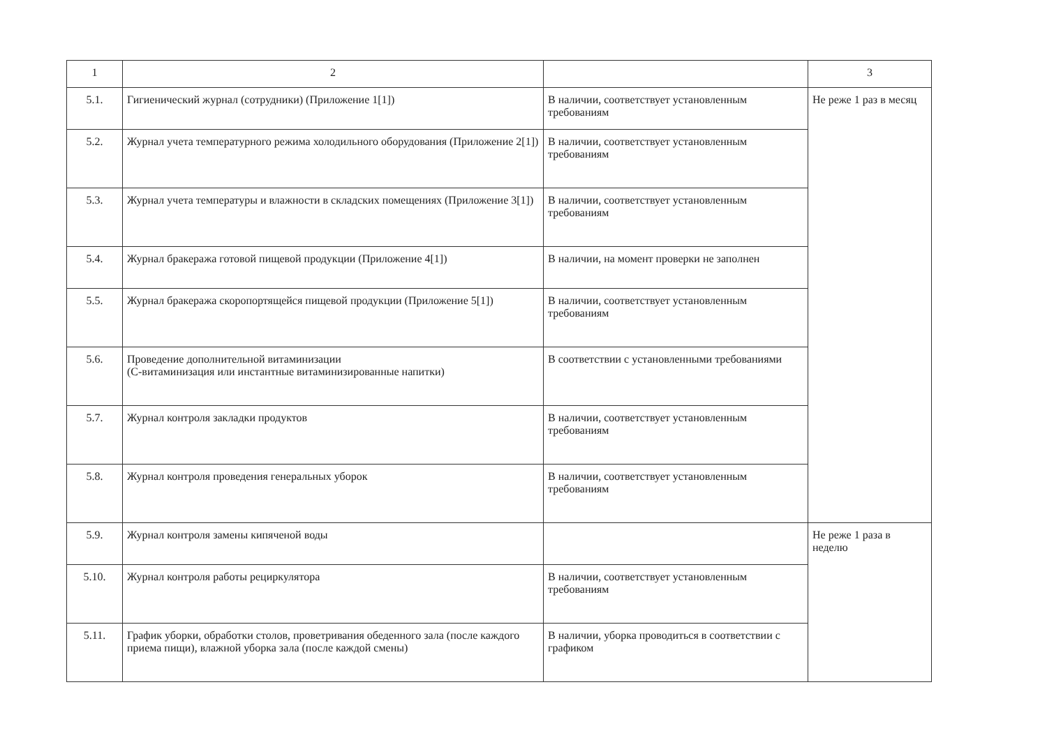| 1 | 2 | | 3 |
| 5.1. | Гигиенический журнал (сотрудники) (Приложение 1[1]) | В наличии, соответствует установленным требованиям | Не реже 1 раз в месяц |
| 5.2. | Журнал учета температурного режима холодильного оборудования (Приложение 2[1]) | В наличии, соответствует установленным требованиям | |
| 5.3. | Журнал учета температуры и влажности в складских помещениях (Приложение 3[1]) | В наличии, соответствует установленным требованиям | |
| 5.4. | Журнал бракеража готовой пищевой продукции (Приложение 4[1]) | В наличии, на момент проверки не заполнен | |
| 5.5. | Журнал бракеража скоропортящейся пищевой продукции (Приложение 5[1]) | В наличии, соответствует установленным требованиям | |
| 5.6. | Проведение дополнительной витаминизации (С-витаминизация или инстантные витаминизированные напитки) | В соответствии с установленными требованиями | |
| 5.7. | Журнал контроля закладки продуктов | В наличии, соответствует установленным требованиям | |
| 5.8. | Журнал контроля проведения генеральных уборок | В наличии, соответствует установленным требованиям | |
| 5.9. | Журнал контроля замены кипяченой воды | | Не реже 1 раза в неделю |
| 5.10. | Журнал контроля работы рециркулятора | В наличии, соответствует установленным требованиям | |
| 5.11. | График уборки, обработки столов, проветривания обеденного зала (после каждого приема пищи), влажной уборка зала (после каждой смены) | В наличии, уборка проводиться в соответствии с графиком | |